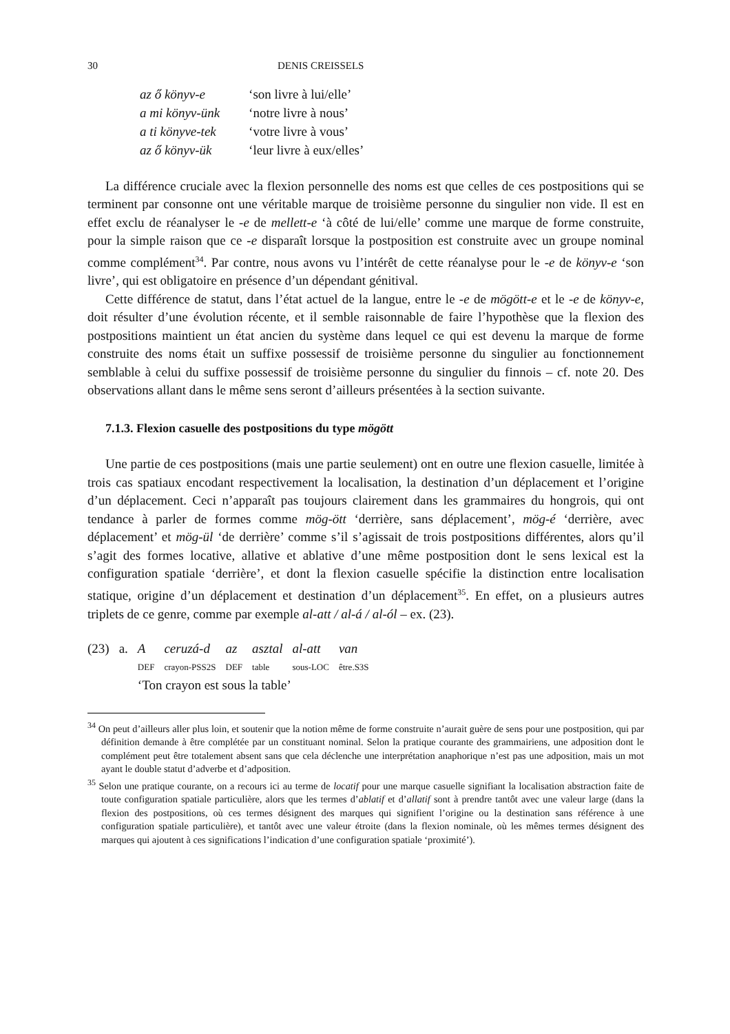30 DENIS CREISSELS
| az ő könyv-e | ‘son livre à lui/elle’ |
| a mi könyv-ünk | ‘notre livre à nous’ |
| a ti könyve-tek | ‘votre livre à vous’ |
| az ő könyv-ük | ‘leur livre à eux/elles’ |
La différence cruciale avec la flexion personnelle des noms est que celles de ces postpositions qui se terminent par consonne ont une véritable marque de troisième personne du singulier non vide. Il est en effet exclu de réanalyser le -e de mellett-e ‘à côté de lui/elle’ comme une marque de forme construite, pour la simple raison que ce -e disparaît lorsque la postposition est construite avec un groupe nominal comme complément<sup>34</sup>. Par contre, nous avons vu l’intérêt de cette réanalyse pour le -e de könyv-e ‘son livre’, qui est obligatoire en présence d’un dépendant génitival.
Cette différence de statut, dans l’état actuel de la langue, entre le -e de mögött-e et le -e de könyv-e, doit résulter d’une évolution récente, et il semble raisonnable de faire l’hypothèse que la flexion des postpositions maintient un état ancien du système dans lequel ce qui est devenu la marque de forme construite des noms était un suffixe possessif de troisième personne du singulier au fonctionnement semblable à celui du suffixe possessif de troisième personne du singulier du finnois – cf. note 20. Des observations allant dans le même sens seront d’ailleurs présentées à la section suivante.
7.1.3. Flexion casuelle des postpositions du type mögött
Une partie de ces postpositions (mais une partie seulement) ont en outre une flexion casuelle, limitée à trois cas spatiaux encodant respectivement la localisation, la destination d’un déplacement et l’origine d’un déplacement. Ceci n’apparaît pas toujours clairement dans les grammaires du hongrois, qui ont tendance à parler de formes comme mög-ött ‘derrière, sans déplacement’, mög-é ‘derrière, avec déplacement’ et mög-ül ‘de derrière’ comme s’il s’agissait de trois postpositions différentes, alors qu’il s’agit des formes locative, allative et ablative d’une même postposition dont le sens lexical est la configuration spatiale ‘derrière’, et dont la flexion casuelle spécifie la distinction entre localisation statique, origine d’un déplacement et destination d’un déplacement<sup>35</sup>. En effet, on a plusieurs autres triplets de ce genre, comme par exemple al-att / al-á / al-ól – ex. (23).
| (23) | a. | A | ceruzá-d | az | asztal | al-att | van |
| | | DEF | crayon-PSS2S | DEF | table | sous-LOC | être.S3S |
| | | ‘Ton crayon est sous la table’ | | | | | |
<sup>34</sup> On peut d’ailleurs aller plus loin, et soutenir que la notion même de forme construite n’aurait guère de sens pour une postposition, qui par définition demande à être complétée par un constituant nominal. Selon la pratique courante des grammairiens, une adposition dont le complément peut être totalement absent sans que cela déclenche une interprétation anaphorique n’est pas une adposition, mais un mot ayant le double statut d’adverbe et d’adposition.
<sup>35</sup> Selon une pratique courante, on a recours ici au terme de locatif pour une marque casuelle signifiant la localisation abstraction faite de toute configuration spatiale particulière, alors que les termes d’ablatif et d’allatif sont à prendre tantôt avec une valeur large (dans la flexion des postpositions, où ces termes désignent des marques qui signifient l’origine ou la destination sans référence à une configuration spatiale particulière), et tantôt avec une valeur étroite (dans la flexion nominale, où les mêmes termes désignent des marques qui ajoutent à ces significations l’indication d’une configuration spatiale ‘proximité’).